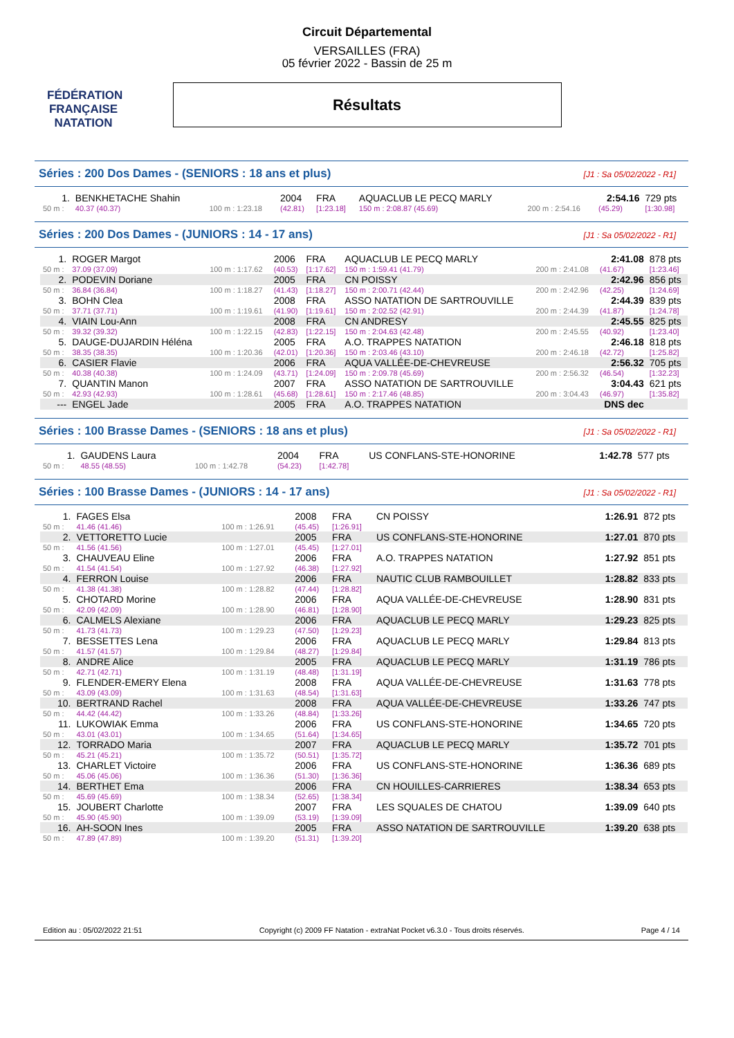FÉDÉRATION FRANÇAISE
NATATION
Circuit Départemental
VERSAILLES (FRA)
05 février 2022 - Bassin de 25 m
Résultats
Séries : 200 Dos Dames - (SENIORS : 18 ans et plus) [J1 : Sa 05/02/2022 - R1]
| 1. | BENKHETACHE Shahin | | 2004 | FRA | AQUACLUB LE PECQ MARLY | | 2:54.16 | 729 pts |
| 50 m : | 40.37 (40.37) | 100 m : 1:23.18 | (42.81) | [1:23.18] | 150 m : 2:08.87 (45.69) | 200 m : 2:54.16 | (45.29) | [1:30.98] |
Séries : 200 Dos Dames - (JUNIORS : 14 - 17 ans) [J1 : Sa 05/02/2022 - R1]
| 1. | ROGER Margot | | 2006 | FRA | AQUACLUB LE PECQ MARLY | | 2:41.08 | 878 pts |
| 50 m : | 37.09 (37.09) | 100 m : 1:17.62 | (40.53) | [1:17.62] | 150 m : 1:59.41 (41.79) | 200 m : 2:41.08 | (41.67) | [1:23.46] |
| 2. | PODEVIN Doriane | | 2005 | FRA | CN POISSY | | 2:42.96 | 856 pts |
| 50 m : | 36.84 (36.84) | 100 m : 1:18.27 | (41.43) | [1:18.27] | 150 m : 2:00.71 (42.44) | 200 m : 2:42.96 | (42.25) | [1:24.69] |
| 3. | BOHN Clea | | 2008 | FRA | ASSO NATATION DE SARTROUVILLE | | 2:44.39 | 839 pts |
| 50 m : | 37.71 (37.71) | 100 m : 1:19.61 | (41.90) | [1:19.61] | 150 m : 2:02.52 (42.91) | 200 m : 2:44.39 | (41.87) | [1:24.78] |
| 4. | VIAIN Lou-Ann | | 2008 | FRA | CN ANDRESY | | 2:45.55 | 825 pts |
| 50 m : | 39.32 (39.32) | 100 m : 1:22.15 | (42.83) | [1:22.15] | 150 m : 2:04.63 (42.48) | 200 m : 2:45.55 | (40.92) | [1:23.40] |
| 5. | DAUGE-DUJARDIN Héléna | | 2005 | FRA | A.O. TRAPPES NATATION | | 2:46.18 | 818 pts |
| 50 m : | 38.35 (38.35) | 100 m : 1:20.36 | (42.01) | [1:20.36] | 150 m : 2:03.46 (43.10) | 200 m : 2:46.18 | (42.72) | [1:25.82] |
| 6. | CASIER Flavie | | 2006 | FRA | AQUA VALLÉE-DE-CHEVREUSE | | 2:56.32 | 705 pts |
| 50 m : | 40.38 (40.38) | 100 m : 1:24.09 | (43.71) | [1:24.09] | 150 m : 2:09.78 (45.69) | 200 m : 2:56.32 | (46.54) | [1:32.23] |
| 7. | QUANTIN Manon | | 2007 | FRA | ASSO NATATION DE SARTROUVILLE | | 3:04.43 | 621 pts |
| 50 m : | 42.93 (42.93) | 100 m : 1:28.61 | (45.68) | [1:28.61] | 150 m : 2:17.46 (48.85) | 200 m : 3:04.43 | (46.97) | [1:35.82] |
| --- | ENGEL Jade | | 2005 | FRA | A.O. TRAPPES NATATION | | DNS dec | |
Séries : 100 Brasse Dames - (SENIORS : 18 ans et plus) [J1 : Sa 05/02/2022 - R1]
| 1. | GAUDENS Laura | | 2004 | FRA | US CONFLANS-STE-HONORINE | 1:42.78 | 577 pts |
| 50 m : | 48.55 (48.55) | 100 m : 1:42.78 | (54.23) | [1:42.78] | | | |
Séries : 100 Brasse Dames - (JUNIORS : 14 - 17 ans) [J1 : Sa 05/02/2022 - R1]
| 1. | FAGES Elsa | | 2008 | FRA | CN POISSY | 1:26.91 | 872 pts |
| 50 m : | 41.46 (41.46) | 100 m : 1:26.91 | (45.45) | [1:26.91] | | | |
| 2. | VETTORETTO Lucie | | 2005 | FRA | US CONFLANS-STE-HONORINE | 1:27.01 | 870 pts |
| 50 m : | 41.56 (41.56) | 100 m : 1:27.01 | (45.45) | [1:27.01] | | | |
| 3. | CHAUVEAU Eline | | 2006 | FRA | A.O. TRAPPES NATATION | 1:27.92 | 851 pts |
| 50 m : | 41.54 (41.54) | 100 m : 1:27.92 | (46.38) | [1:27.92] | | | |
| 4. | FERRON Louise | | 2006 | FRA | NAUTIC CLUB RAMBOUILLET | 1:28.82 | 833 pts |
| 50 m : | 41.38 (41.38) | 100 m : 1:28.82 | (47.44) | [1:28.82] | | | |
| 5. | CHOTARD Morine | | 2006 | FRA | AQUA VALLÉE-DE-CHEVREUSE | 1:28.90 | 831 pts |
| 50 m : | 42.09 (42.09) | 100 m : 1:28.90 | (46.81) | [1:28.90] | | | |
| 6. | CALMELS Alexiane | | 2006 | FRA | AQUACLUB LE PECQ MARLY | 1:29.23 | 825 pts |
| 50 m : | 41.73 (41.73) | 100 m : 1:29.23 | (47.50) | [1:29.23] | | | |
| 7. | BESSETTES Lena | | 2006 | FRA | AQUACLUB LE PECQ MARLY | 1:29.84 | 813 pts |
| 50 m : | 41.57 (41.57) | 100 m : 1:29.84 | (48.27) | [1:29.84] | | | |
| 8. | ANDRE Alice | | 2005 | FRA | AQUACLUB LE PECQ MARLY | 1:31.19 | 786 pts |
| 50 m : | 42.71 (42.71) | 100 m : 1:31.19 | (48.48) | [1:31.19] | | | |
| 9. | FLENDER-EMERY Elena | | 2008 | FRA | AQUA VALLÉE-DE-CHEVREUSE | 1:31.63 | 778 pts |
| 50 m : | 43.09 (43.09) | 100 m : 1:31.63 | (48.54) | [1:31.63] | | | |
| 10. | BERTRAND Rachel | | 2008 | FRA | AQUA VALLÉE-DE-CHEVREUSE | 1:33.26 | 747 pts |
| 50 m : | 44.42 (44.42) | 100 m : 1:33.26 | (48.84) | [1:33.26] | | | |
| 11. | LUKOWIAK Emma | | 2006 | FRA | US CONFLANS-STE-HONORINE | 1:34.65 | 720 pts |
| 50 m : | 43.01 (43.01) | 100 m : 1:34.65 | (51.64) | [1:34.65] | | | |
| 12. | TORRADO Maria | | 2007 | FRA | AQUACLUB LE PECQ MARLY | 1:35.72 | 701 pts |
| 50 m : | 45.21 (45.21) | 100 m : 1:35.72 | (50.51) | [1:35.72] | | | |
| 13. | CHARLET Victoire | | 2006 | FRA | US CONFLANS-STE-HONORINE | 1:36.36 | 689 pts |
| 50 m : | 45.06 (45.06) | 100 m : 1:36.36 | (51.30) | [1:36.36] | | | |
| 14. | BERTHET Ema | | 2006 | FRA | CN HOUILLES-CARRIERES | 1:38.34 | 653 pts |
| 50 m : | 45.69 (45.69) | 100 m : 1:38.34 | (52.65) | [1:38.34] | | | |
| 15. | JOUBERT Charlotte | | 2007 | FRA | LES SQUALES DE CHATOU | 1:39.09 | 640 pts |
| 50 m : | 45.90 (45.90) | 100 m : 1:39.09 | (53.19) | [1:39.09] | | | |
| 16. | AH-SOON Ines | | 2005 | FRA | ASSO NATATION DE SARTROUVILLE | 1:39.20 | 638 pts |
| 50 m : | 47.89 (47.89) | 100 m : 1:39.20 | (51.31) | [1:39.20] | | | |
Edition au : 05/02/2022 21:51 Copyright (c) 2009 FF Natation - extraNat Pocket v6.3.0 - Tous droits réservés. Page 4 / 14